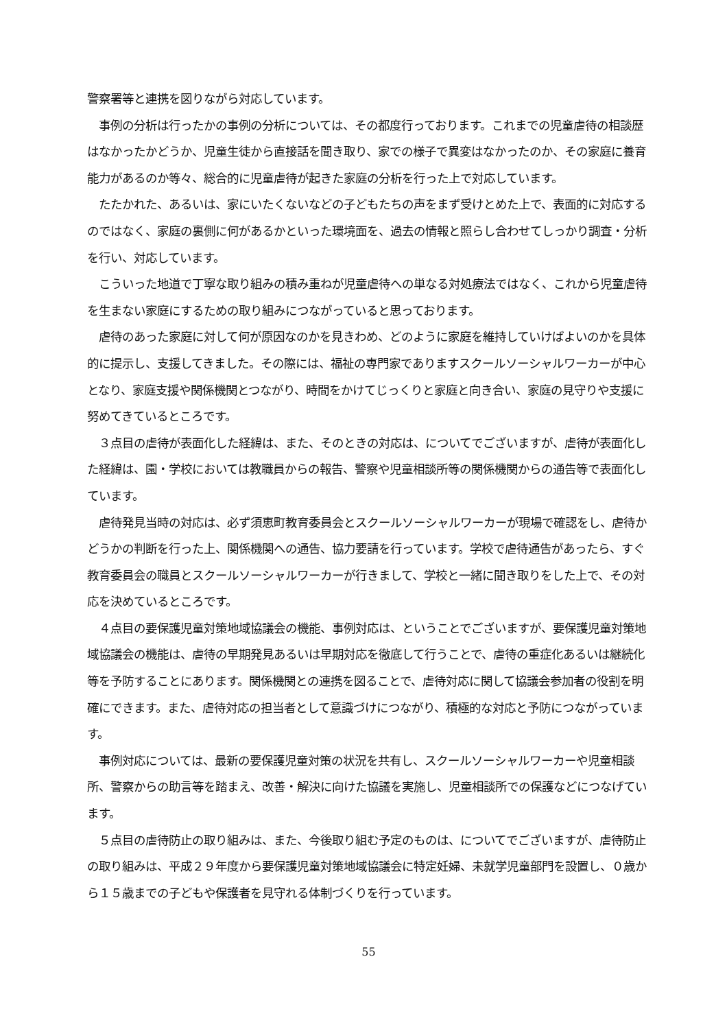警察署等と連携を図りながら対応しています。
　事例の分析は行ったかの事例の分析については、その都度行っております。これまでの児童虐待の相談歴はなかったかどうか、児童生徒から直接話を聞き取り、家での様子で異変はなかったのか、その家庭に養育能力があるのか等々、総合的に児童虐待が起きた家庭の分析を行った上で対応しています。
　たたかれた、あるいは、家にいたくないなどの子どもたちの声をまず受けとめた上で、表面的に対応するのではなく、家庭の裏側に何があるかといった環境面を、過去の情報と照らし合わせてしっかり調査・分析を行い、対応しています。
　こういった地道で丁寧な取り組みの積み重ねが児童虐待への単なる対処療法ではなく、これから児童虐待を生まない家庭にするための取り組みにつながっていると思っております。
　虐待のあった家庭に対して何が原因なのかを見きわめ、どのように家庭を維持していけばよいのかを具体的に提示し、支援してきました。その際には、福祉の専門家でありますスクールソーシャルワーカーが中心となり、家庭支援や関係機関とつながり、時間をかけてじっくりと家庭と向き合い、家庭の見守りや支援に努めてきているところです。
　３点目の虐待が表面化した経緯は、また、そのときの対応は、についてでございますが、虐待が表面化した経緯は、園・学校においては教職員からの報告、警察や児童相談所等の関係機関からの通告等で表面化しています。
　虐待発見当時の対応は、必ず須恵町教育委員会とスクールソーシャルワーカーが現場で確認をし、虐待かどうかの判断を行った上、関係機関への通告、協力要請を行っています。学校で虐待通告があったら、すぐ教育委員会の職員とスクールソーシャルワーカーが行きまして、学校と一緒に聞き取りをした上で、その対応を決めているところです。
　４点目の要保護児童対策地域協議会の機能、事例対応は、ということでございますが、要保護児童対策地域協議会の機能は、虐待の早期発見あるいは早期対応を徹底して行うことで、虐待の重症化あるいは継続化等を予防することにあります。関係機関との連携を図ることで、虐待対応に関して協議会参加者の役割を明確にできます。また、虐待対応の担当者として意識づけにつながり、積極的な対応と予防につながっています。
　事例対応については、最新の要保護児童対策の状況を共有し、スクールソーシャルワーカーや児童相談所、警察からの助言等を踏まえ、改善・解決に向けた協議を実施し、児童相談所での保護などにつなげています。
　５点目の虐待防止の取り組みは、また、今後取り組む予定のものは、についてでございますが、虐待防止の取り組みは、平成２９年度から要保護児童対策地域協議会に特定妊婦、未就学児童部門を設置し、０歳から１５歳までの子どもや保護者を見守れる体制づくりを行っています。
55